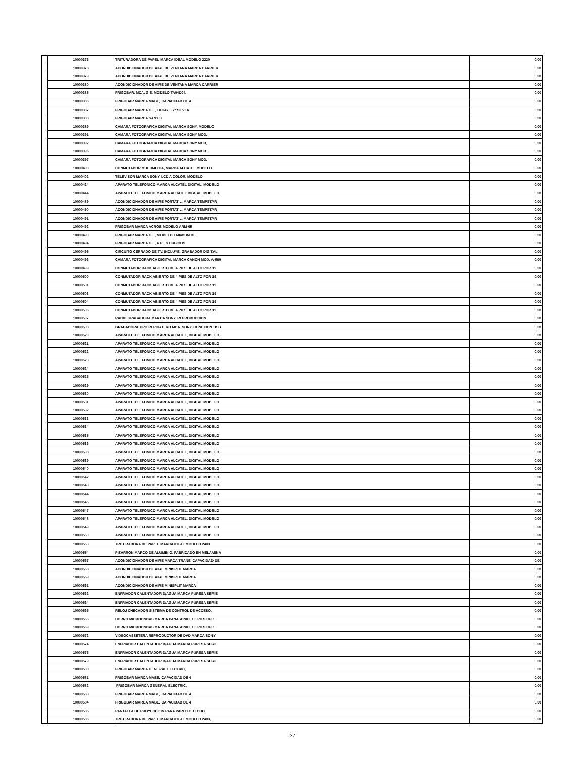| | 10000376 | TRITURADORA DE PAPEL MARCA IDEAL MODELO 2220 | 0.00 |
| | 10000378 | ACONDICIONADOR DE AIRE DE VENTANA MARCA CARRIER | 0.00 |
| | 10000379 | ACONDICIONADOR DE AIRE DE VENTANA MARCA CARRIER | 0.00 |
| | 10000380 | ACONDICIONADOR DE AIRE DE VENTANA MARCA CARRIER | 0.00 |
| | 10000385 | FRIGOBAR, MCA. G.E, MODELO TA04D04, | 0.00 |
| | 10000386 | FRIGOBAR MARCA MABE, CAPACIDAD DE 4 | 0.00 |
| | 10000387 | FRIGOBAR MARCA G.E, TAO4Y 3.7" SILVER | 0.00 |
| | 10000388 | FRIGOBAR MARCA SANYO | 0.00 |
| | 10000389 | CAMARA FOTOGRAFICA DIGITAL MARCA SONY, MODELO | 0.00 |
| | 10000391 | CAMARA FOTOGRAFICA DIGITAL MARCA SONY MOD. | 0.00 |
| | 10000392 | CAMARA FOTOGRAFICA DIGITAL MARCA SONY MOD, | 0.00 |
| | 10000396 | CAMARA FOTOGRAFICA DIGITAL MARCA SONY MOD. | 0.00 |
| | 10000397 | CAMARA FOTOGRAFICA DIGITAL MARCA SONY MOD, | 0.00 |
| | 10000400 | CONMUTADOR MULTIMEDIA, MARCA ALCATEL MODELO | 0.00 |
| | 10000402 | TELEVISOR MARCA SONY LCD A COLOR, MODELO | 0.00 |
| | 10000424 | APARATO TELEFONICO MARCA ALCATEL DIGITAL, MODELO | 0.00 |
| | 10000444 | APARATO TELEFONICO MARCA ALCATEL DIGITAL, MODELO | 0.00 |
| | 10000489 | ACONDICIONADOR DE AIRE PORTATIL, MARCA TEMPSTAR | 0.00 |
| | 10000490 | ACONDICIONADOR DE AIRE PORTATIL, MARCA TEMPSTAR | 0.00 |
| | 10000491 | ACONDICIONADOR DE AIRE PORTATIL, MARCA TEMPSTAR | 0.00 |
| | 10000492 | FRIGOBAR MARCA ACROS MODELO ARM-05 | 0.00 |
| | 10000493 | FRIGOBAR MARCA G.E, MODELO TA04DBM DE | 0.00 |
| | 10000494 | FRIGOBAR MARCA G.E, 4 PIES CUBICOS | 0.00 |
| | 10000495 | CIRCUITO CERRADO DE TV, INCLUYE: GRABADOR DIGITAL | 0.00 |
| | 10000496 | CAMARA FOTOGRAFICA DIGITAL MARCA CANON MOD. A-560 | 0.00 |
| | 10000499 | CONMUTADOR RACK ABIERTO DE 4 PIES DE ALTO POR 19 | 0.00 |
| | 10000500 | CONMUTADOR RACK ABIERTO DE 4 PIES DE ALTO POR 19 | 0.00 |
| | 10000501 | CONMUTADOR RACK ABIERTO DE 4 PIES DE ALTO POR 19 | 0.00 |
| | 10000503 | CONMUTADOR RACK ABIERTO DE 4 PIES DE ALTO POR 19 | 0.00 |
| | 10000504 | CONMUTADOR RACK ABIERTO DE 4 PIES DE ALTO POR 19 | 0.00 |
| | 10000506 | CONMUTADOR RACK ABIERTO DE 4 PIES DE ALTO POR 19 | 0.00 |
| | 10000507 | RADIO GRABADORA MARCA SONY, REPRODUCCION | 0.00 |
| | 10000508 | GRABADORA TIPO REPORTERO MCA. SONY, CONEXION USB | 0.00 |
| | 10000520 | APARATO TELEFONICO MARCA ALCATEL, DIGITAL MODELO | 0.00 |
| | 10000521 | APARATO TELEFONICO MARCA ALCATEL, DIGITAL MODELO | 0.00 |
| | 10000522 | APARATO TELEFONICO MARCA ALCATEL, DIGITAL MODELO | 0.00 |
| | 10000523 | APARATO TELEFONICO MARCA ALCATEL, DIGITAL MODELO | 0.00 |
| | 10000524 | APARATO TELEFONICO MARCA ALCATEL, DIGITAL MODELO | 0.00 |
| | 10000525 | APARATO TELEFONICO MARCA ALCATEL, DIGITAL MODELO | 0.00 |
| | 10000529 | APARATO TELEFONICO MARCA ALCATEL, DIGITAL MODELO | 0.00 |
| | 10000530 | APARATO TELEFONICO MARCA ALCATEL, DIGITAL MODELO | 0.00 |
| | 10000531 | APARATO TELEFONICO MARCA ALCATEL, DIGITAL MODELO | 0.00 |
| | 10000532 | APARATO TELEFONICO MARCA ALCATEL, DIGITAL MODELO | 0.00 |
| | 10000533 | APARATO TELEFONICO MARCA ALCATEL, DIGITAL MODELO | 0.00 |
| | 10000534 | APARATO TELEFONICO MARCA ALCATEL, DIGITAL MODELO | 0.00 |
| | 10000535 | APARATO TELEFONICO MARCA ALCATEL, DIGITAL MODELO | 0.00 |
| | 10000536 | APARATO TELEFONICO MARCA ALCATEL, DIGITAL MODELO | 0.00 |
| | 10000538 | APARATO TELEFONICO MARCA ALCATEL, DIGITAL MODELO | 0.00 |
| | 10000539 | APARATO TELEFONICO MARCA ALCATEL, DIGITAL MODELO | 0.00 |
| | 10000540 | APARATO TELEFONICO MARCA ALCATEL, DIGITAL MODELO | 0.00 |
| | 10000542 | APARATO TELEFONICO MARCA ALCATEL, DIGITAL MODELO | 0.00 |
| | 10000543 | APARATO TELEFONICO MARCA ALCATEL, DIGITAL MODELO | 0.00 |
| | 10000544 | APARATO TELEFONICO MARCA ALCATEL, DIGITAL MODELO | 0.00 |
| | 10000545 | APARATO TELEFONICO MARCA ALCATEL, DIGITAL MODELO | 0.00 |
| | 10000547 | APARATO TELEFONICO MARCA ALCATEL, DIGITAL MODELO | 0.00 |
| | 10000548 | APARATO TELEFONICO MARCA ALCATEL, DIGITAL MODELO | 0.00 |
| | 10000549 | APARATO TELEFONICO MARCA ALCATEL, DIGITAL MODELO | 0.00 |
| | 10000550 | APARATO TELEFONICO MARCA ALCATEL, DIGITAL MODELO | 0.00 |
| | 10000553 | TRITURADORA DE PAPEL MARCA IDEAL MODELO 2403 | 0.00 |
| | 10000554 | PIZARRON MARCO DE ALUMINIO, FABRICADO EN MELAMINA | 0.00 |
| | 10000557 | ACONDICIONADOR DE AIRE MARCA TRANE, CAPACIDAD DE | 0.00 |
| | 10000558 | ACONDICIONADOR DE AIRE MINISPLIT MARCA | 0.00 |
| | 10000559 | ACONDICIONADOR DE AIRE MINISPLIT MARCA | 0.00 |
| | 10000561 | ACONDICIONADOR DE AIRE MINISPLIT MARCA | 0.00 |
| | 10000562 | ENFRIADOR CALENTADOR D/AGUA MARCA PURESA SERIE | 0.00 |
| | 10000564 | ENFRIADOR CALENTADOR D/AGUA MARCA PURESA SERIE | 0.00 |
| | 10000565 | RELOJ CHECADOR SISTEMA DE CONTROL DE ACCESO, | 0.00 |
| | 10000566 | HORNO MICROONDAS MARCA PANASONIC, 1.6 PIES CUB. | 0.00 |
| | 10000569 | HORNO MICROONDAS MARCA PANASONIC, 1.6 PIES CUB. | 0.00 |
| | 10000572 | VIDEOCASSETERA REPRODUCTOR DE DVD MARCA SONY, | 0.00 |
| | 10000574 | ENFRIADOR CALENTADOR D/AGUA MARCA PURESA SERIE | 0.00 |
| | 10000575 | ENFRIADOR CALENTADOR D/AGUA MARCA PURESA SERIE | 0.00 |
| | 10000579 | ENFRIADOR CALENTADOR D/AGUA MARCA PURESA SERIE | 0.00 |
| | 10000580 | FRIGOBAR MARCA GENERAL ELECTRIC, | 0.00 |
| | 10000581 | FRIGOBAR MARCA MABE, CAPACIDAD DE 4 | 0.00 |
| | 10000582 | FRIGOBAR MARCA GENERAL ELECTRIC, | 0.00 |
| | 10000583 | FRIGOBAR MARCA MABE, CAPACIDAD DE 4 | 0.00 |
| | 10000584 | FRIGOBAR MARCA MABE, CAPACIDAD DE 4 | 0.00 |
| | 10000585 | PANTALLA DE PROYECCION PARA PARED O TECHO | 0.00 |
| | 10000586 | TRITURADORA DE PAPEL MARCA IDEAL MODELO 2403, | 0.00 |
37